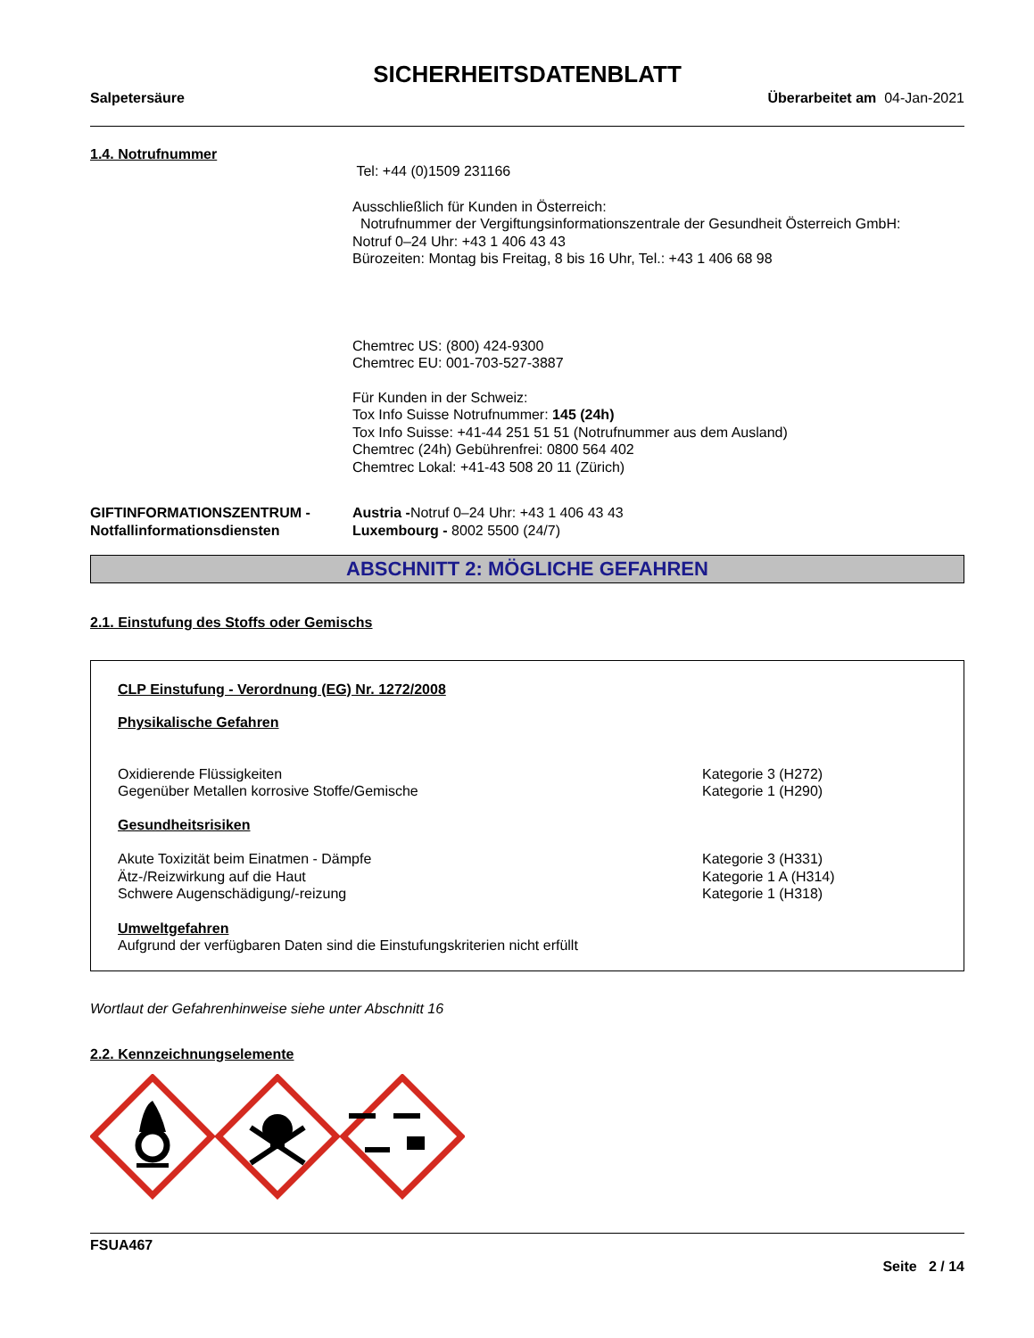SICHERHEITSDATENBLATT
Salpetersäure Überarbeitet am 04-Jan-2021
1.4. Notrufnummer
Tel: +44 (0)1509 231166
Ausschließlich für Kunden in Österreich:
Notrufnummer der Vergiftungsinformationszentrale der Gesundheit Österreich GmbH:
Notruf 0–24 Uhr: +43 1 406 43 43
Bürozeiten: Montag bis Freitag, 8 bis 16 Uhr, Tel.: +43 1 406 68 98
Chemtrec US: (800) 424-9300
Chemtrec EU: 001-703-527-3887
Für Kunden in der Schweiz:
Tox Info Suisse Notrufnummer: 145 (24h)
Tox Info Suisse: +41-44 251 51 51 (Notrufnummer aus dem Ausland)
Chemtrec (24h) Gebührenfrei: 0800 564 402
Chemtrec Lokal: +41-43 508 20 11 (Zürich)
GIFTINFORMATIONSZENTRUM -
Notfallinformationsdiensten
Austria -Notruf 0–24 Uhr: +43 1 406 43 43
Luxembourg - 8002 5500 (24/7)
ABSCHNITT 2: MÖGLICHE GEFAHREN
2.1. Einstufung des Stoffs oder Gemischs
CLP Einstufung - Verordnung (EG) Nr. 1272/2008
Physikalische Gefahren
Oxidierende Flüssigkeiten
Gegenüber Metallen korrosive Stoffe/Gemische
Kategorie 3 (H272)
Kategorie 1 (H290)
Gesundheitsrisiken
Akute Toxizität beim Einatmen - Dämpfe
Ätz-/Reizwirkung auf die Haut
Schwere Augenschädigung/-reizung
Kategorie 3 (H331)
Kategorie 1 A (H314)
Kategorie 1 (H318)
Umweltgefahren
Aufgrund der verfügbaren Daten sind die Einstufungskriterien nicht erfüllt
Wortlaut der Gefahrenhinweise siehe unter Abschnitt 16
2.2. Kennzeichnungselemente
FSUA467
Seite 2 / 14